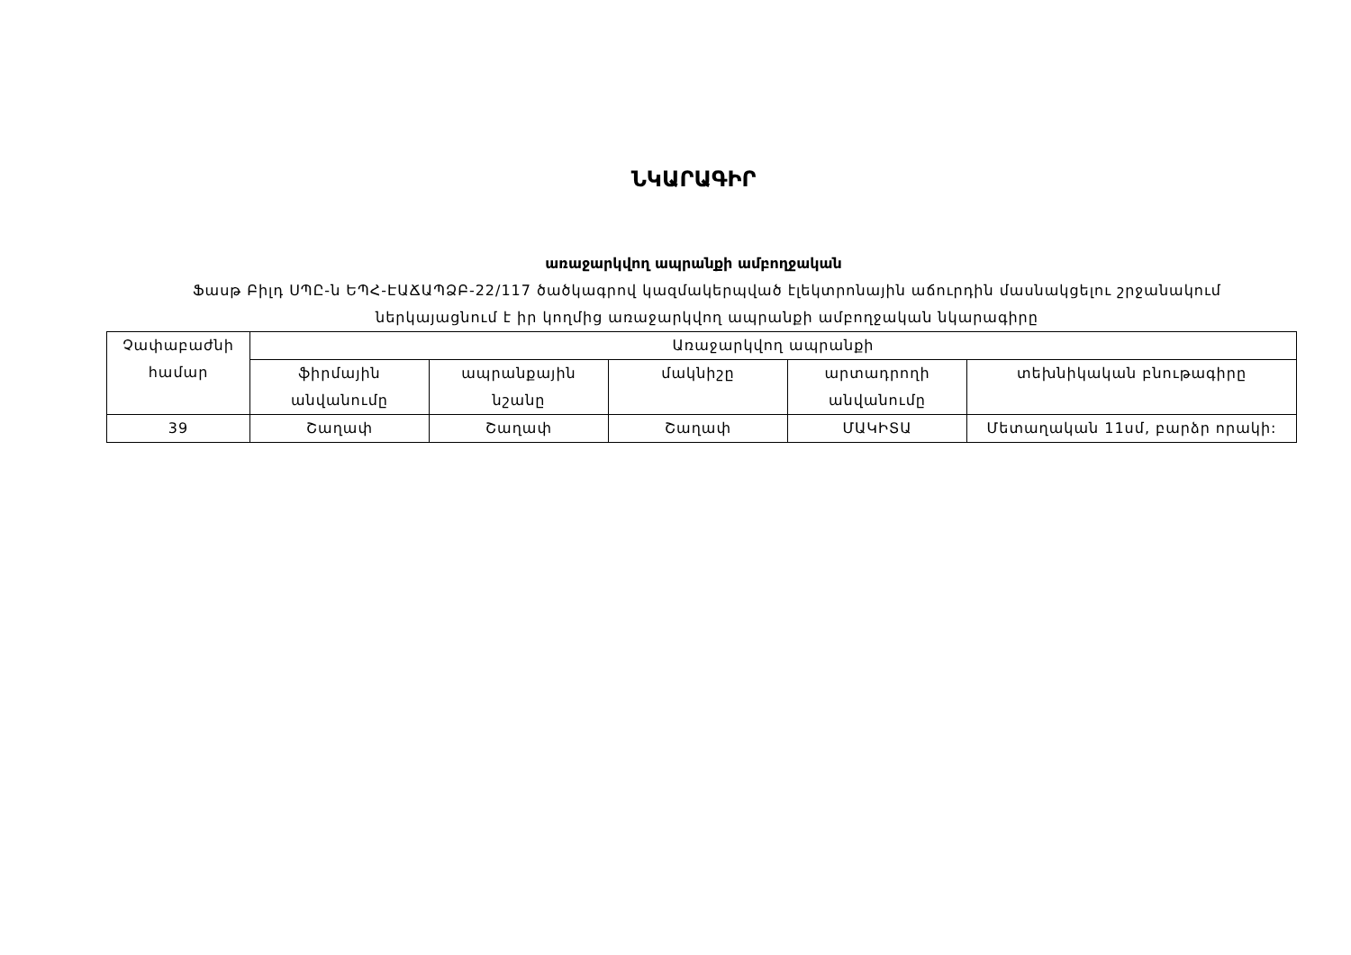ՆԿԱՐԱԳԻՐ
առաջարկվող ապրանքի ամբողջական
Ֆասթ Բիլդ ՍՊԸ-ն ԵՊՀ-ԷԱՃԱՊՁԲ-22/117 ծածկագրով կազմակերպված էլեկտրոնային աճուրդին մասնակցելու շրջանակում ներկայացնում է իր կողմից առաջարկվող ապրանքի ամբողջական նկարագիրը
| Չափաբաժնի համար | Առաջարկվող ապրանքի | | | | |
| --- | --- | --- | --- | --- | --- |
| | ֆիրմային անվանումը | ապրանքային նշանը | մակնիշը | արտադրողի անվանումը | տեխնիկական բնութագիրը |
| 39 | Շաղափ | Շաղափ | Շաղափ | ՄԱԿԻՏԱ | Մետաղական 11սմ, բարձր որակի: |